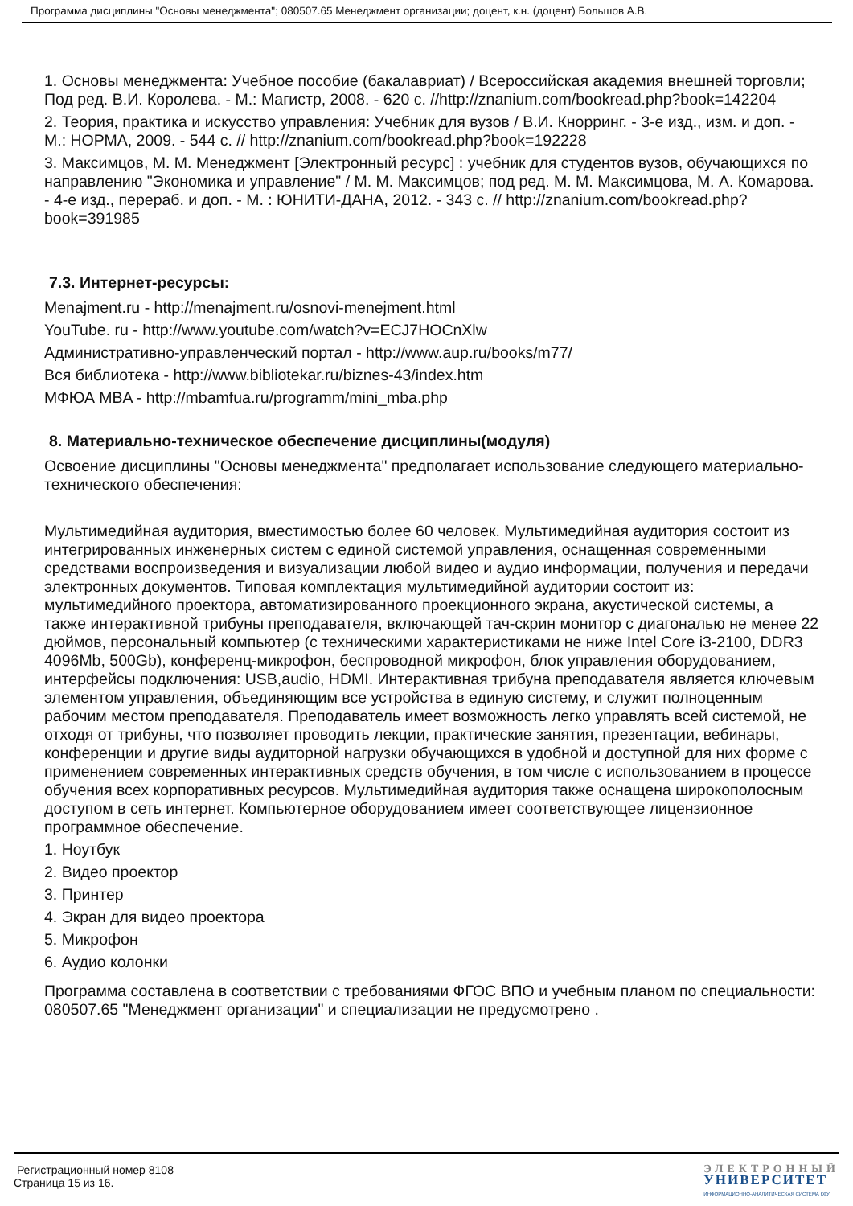Программа дисциплины "Основы менеджмента"; 080507.65 Менеджмент организации; доцент, к.н. (доцент) Большов А.В.
1. Основы менеджмента: Учебное пособие (бакалавриат) / Всероссийская академия внешней торговли; Под ред. В.И. Королева. - М.: Магистр, 2008. - 620 с. //http://znanium.com/bookread.php?book=142204
2. Теория, практика и искусство управления: Учебник для вузов / В.И. Кнорринг. - 3-е изд., изм. и доп. - М.: НОРМА, 2009. - 544 с. // http://znanium.com/bookread.php?book=192228
3. Максимцов, М. М. Менеджмент [Электронный ресурс] : учебник для студентов вузов, обучающихся по направлению "Экономика и управление" / М. М. Максимцов; под ред. М. М. Максимцова, М. А. Комарова. - 4-е изд., перераб. и доп. - М. : ЮНИТИ-ДАНА, 2012. - 343 с. // http://znanium.com/bookread.php?book=391985
7.3. Интернет-ресурсы:
Menajment.ru - http://menajment.ru/osnovi-menejment.html
YouTube. ru - http://www.youtube.com/watch?v=ECJ7HOCnXlw
Административно-управленческий портал - http://www.aup.ru/books/m77/
Вся библиотека - http://www.bibliotekar.ru/biznes-43/index.htm
МФЮА MBA - http://mbamfua.ru/programm/mini_mba.php
8. Материально-техническое обеспечение дисциплины(модуля)
Освоение дисциплины "Основы менеджмента" предполагает использование следующего материально-технического обеспечения:
Мультимедийная аудитория, вместимостью более 60 человек. Мультимедийная аудитория состоит из интегрированных инженерных систем с единой системой управления, оснащенная современными средствами воспроизведения и визуализации любой видео и аудио информации, получения и передачи электронных документов. Типовая комплектация мультимедийной аудитории состоит из: мультимедийного проектора, автоматизированного проекционного экрана, акустической системы, а также интерактивной трибуны преподавателя, включающей тач-скрин монитор с диагональю не менее 22 дюймов, персональный компьютер (с техническими характеристиками не ниже Intel Core i3-2100, DDR3 4096Mb, 500Gb), конференц-микрофон, беспроводной микрофон, блок управления оборудованием, интерфейсы подключения: USB,audio, HDMI. Интерактивная трибуна преподавателя является ключевым элементом управления, объединяющим все устройства в единую систему, и служит полноценным рабочим местом преподавателя. Преподаватель имеет возможность легко управлять всей системой, не отходя от трибуны, что позволяет проводить лекции, практические занятия, презентации, вебинары, конференции и другие виды аудиторной нагрузки обучающихся в удобной и доступной для них форме с применением современных интерактивных средств обучения, в том числе с использованием в процессе обучения всех корпоративных ресурсов. Мультимедийная аудитория также оснащена широкополосным доступом в сеть интернет. Компьютерное оборудованием имеет соответствующее лицензионное программное обеспечение.
1. Ноутбук
2. Видео проектор
3. Принтер
4. Экран для видео проектора
5. Микрофон
6. Аудио колонки
Программа составлена в соответствии с требованиями ФГОС ВПО и учебным планом по специальности: 080507.65 "Менеджмент организации" и специализации не предусмотрено .
Регистрационный номер 8108
Страница 15 из 16.
ЭЛЕКТРОННЫЙ
УНИВЕРСИТЕТ
ИНФОРМАЦИОННО-АНАЛИТИЧЕСКАЯ СИСТЕМА КФУ